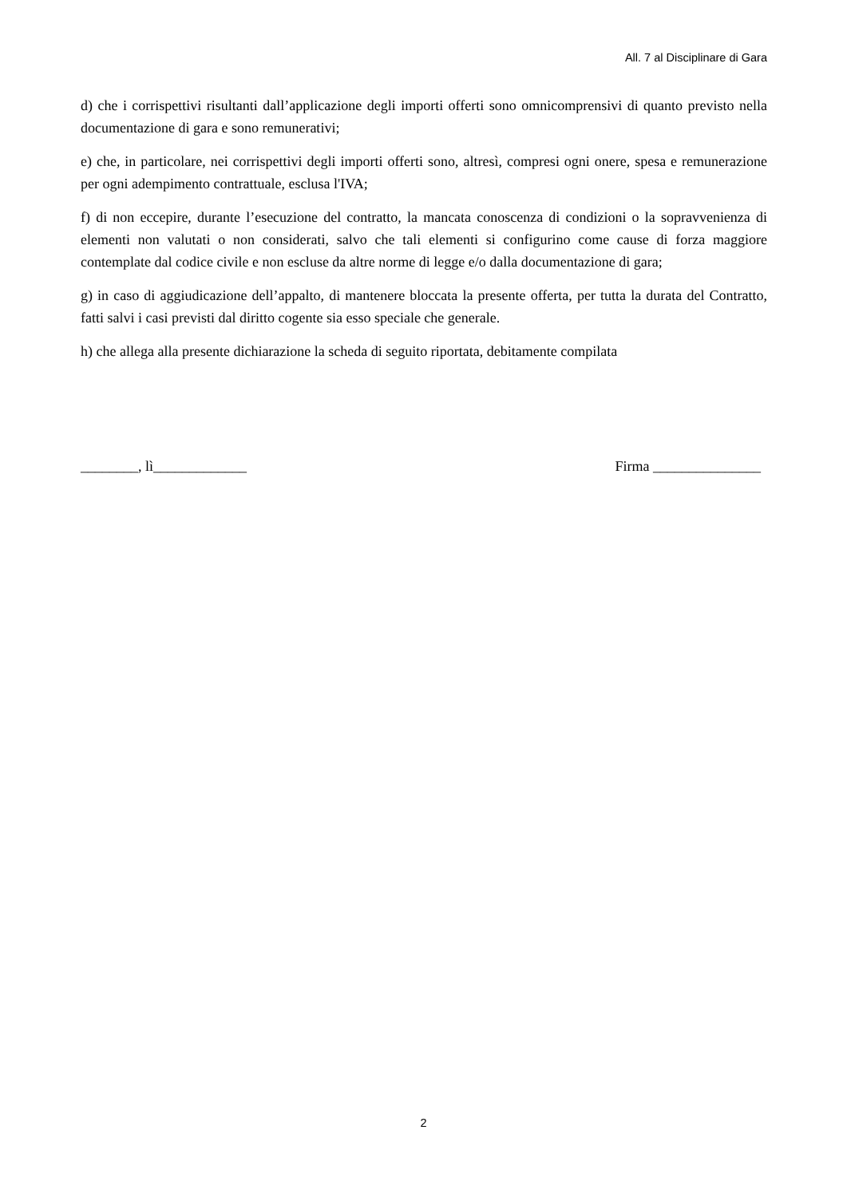All. 7 al Disciplinare di Gara
d) che i corrispettivi risultanti dall’applicazione degli importi offerti sono omnicomprensivi di quanto previsto nella documentazione di gara e sono remunerativi;
e) che, in particolare, nei corrispettivi degli importi offerti sono, altresì, compresi ogni onere, spesa e remunerazione per ogni adempimento contrattuale, esclusa l'IVA;
f) di non eccepire, durante l’esecuzione del contratto, la mancata conoscenza di condizioni o la sopravvenienza di elementi non valutati o non considerati, salvo che tali elementi si configurino come cause di forza maggiore contemplate dal codice civile e non escluse da altre norme di legge e/o dalla documentazione di gara;
g) in caso di aggiudicazione dell’appalto, di mantenere bloccata la presente offerta, per tutta la durata del Contratto, fatti salvi i casi previsti dal diritto cogente sia esso speciale che generale.
h) che allega alla presente dichiarazione la scheda di seguito riportata, debitamente compilata
________, lì_____________ Firma _______________
2